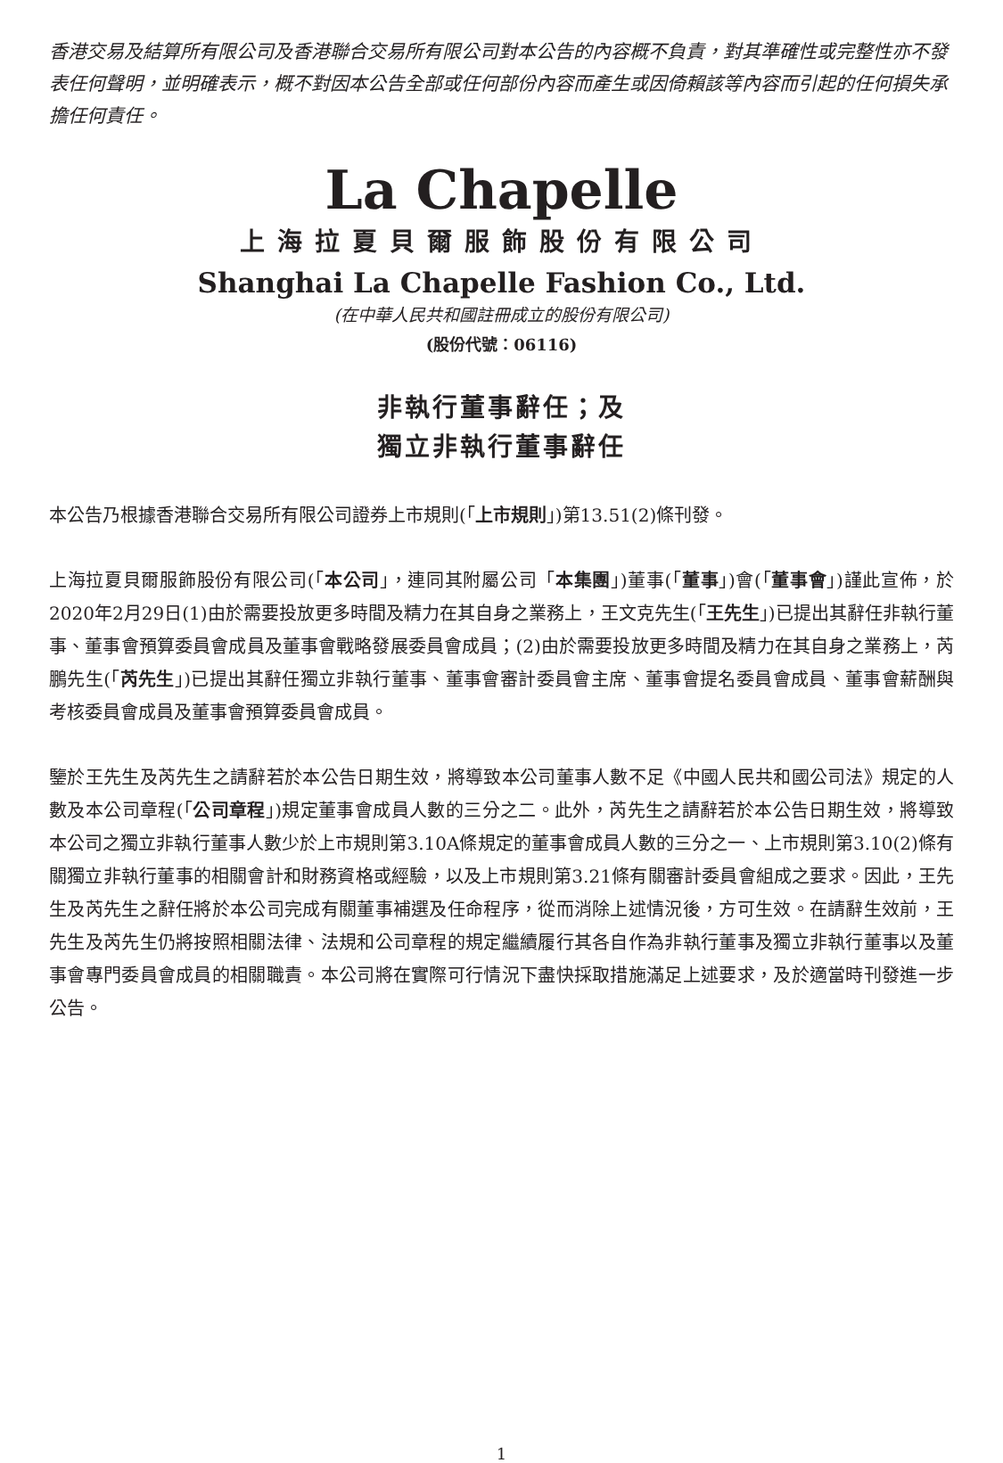香港交易及結算所有限公司及香港聯合交易所有限公司對本公告的內容概不負責，對其準確性或完整性亦不發表任何聲明，並明確表示，概不對因本公告全部或任何部份內容而產生或因倚賴該等內容而引起的任何損失承擔任何責任。
La Chapelle
上海拉夏貝爾服飾股份有限公司
Shanghai La Chapelle Fashion Co., Ltd.
(在中華人民共和國註冊成立的股份有限公司)
(股份代號：06116)
非執行董事辭任；及
獨立非執行董事辭任
本公告乃根據香港聯合交易所有限公司證券上市規則(「上市規則」)第13.51(2)條刊發。
上海拉夏貝爾服飾股份有限公司(「本公司」，連同其附屬公司「本集團」)董事(「董事」)會(「董事會」)謹此宣佈，於2020年2月29日(1)由於需要投放更多時間及精力在其自身之業務上，王文克先生(「王先生」)已提出其辭任非執行董事、董事會預算委員會成員及董事會戰略發展委員會成員；(2)由於需要投放更多時間及精力在其自身之業務上，芮鵬先生(「芮先生」)已提出其辭任獨立非執行董事、董事會審計委員會主席、董事會提名委員會成員、董事會薪酬與考核委員會成員及董事會預算委員會成員。
鑒於王先生及芮先生之請辭若於本公告日期生效，將導致本公司董事人數不足《中國人民共和國公司法》規定的人數及本公司章程(「公司章程」)規定董事會成員人數的三分之二。此外，芮先生之請辭若於本公告日期生效，將導致本公司之獨立非執行董事人數少於上市規則第3.10A條規定的董事會成員人數的三分之一、上市規則第3.10(2)條有關獨立非執行董事的相關會計和財務資格或經驗，以及上市規則第3.21條有關審計委員會組成之要求。因此，王先生及芮先生之辭任將於本公司完成有關董事補選及任命程序，從而消除上述情況後，方可生效。在請辭生效前，王先生及芮先生仍將按照相關法律、法規和公司章程的規定繼續履行其各自作為非執行董事及獨立非執行董事以及董事會專門委員會成員的相關職責。本公司將在實際可行情況下盡快採取措施滿足上述要求，及於適當時刊發進一步公告。
1